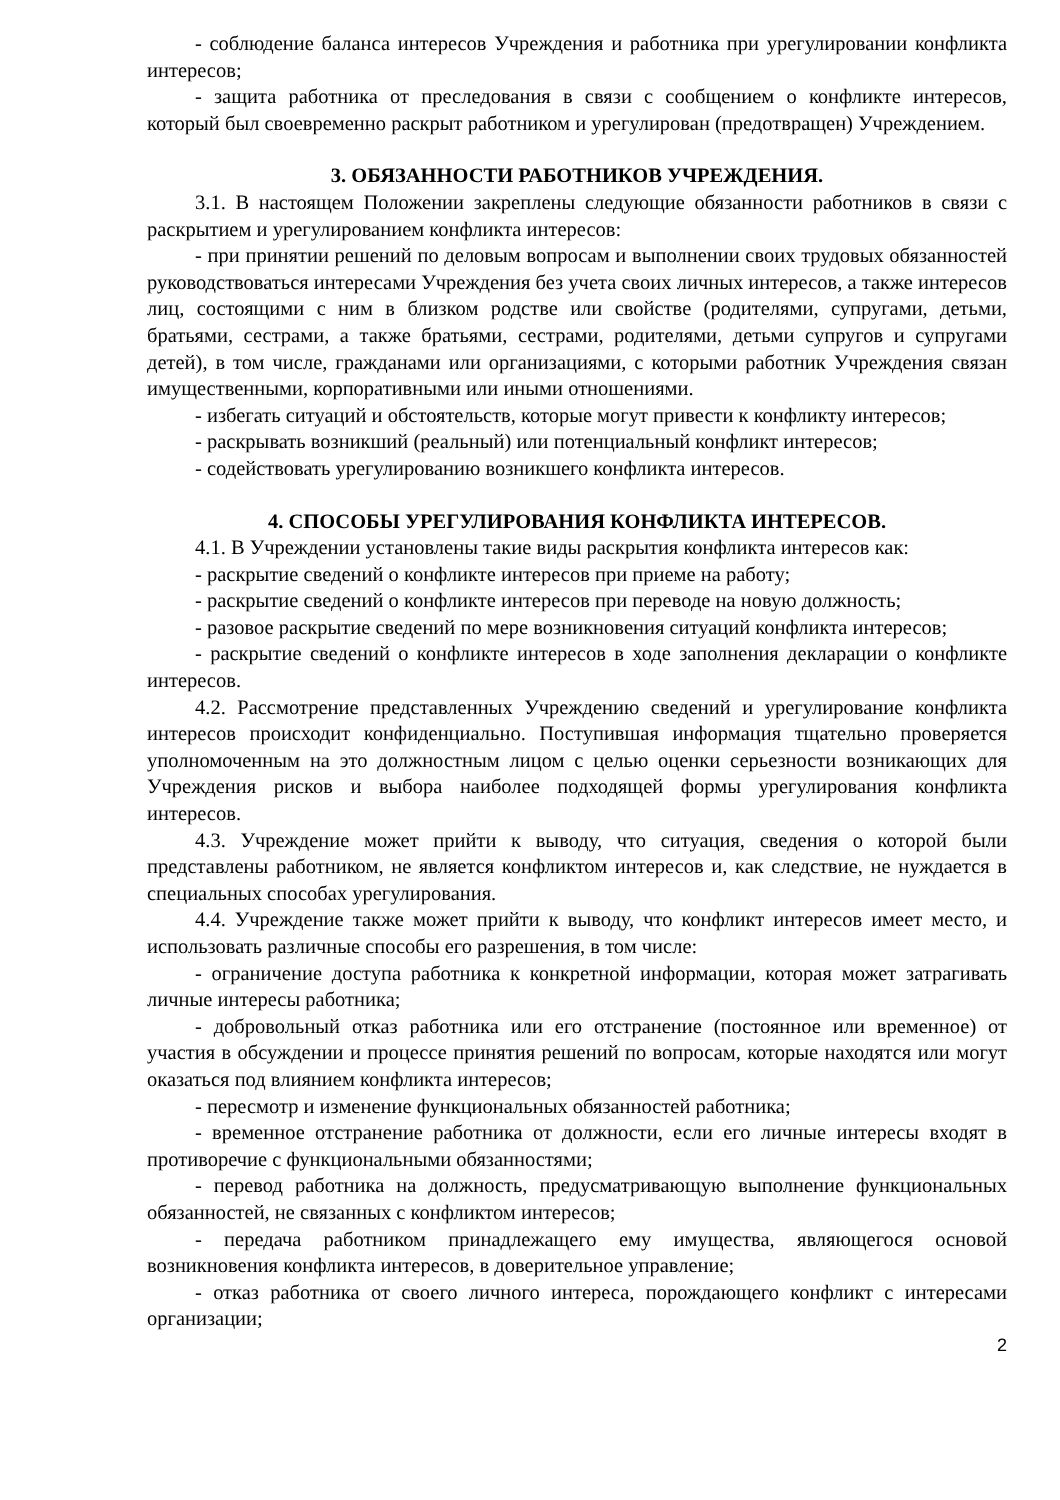- соблюдение баланса интересов Учреждения и работника при урегулировании конфликта интересов;
- защита работника от преследования в связи с сообщением о конфликте интересов, который был своевременно раскрыт работником и урегулирован (предотвращен) Учреждением.
3. ОБЯЗАННОСТИ РАБОТНИКОВ УЧРЕЖДЕНИЯ.
3.1. В настоящем Положении закреплены следующие обязанности работников в связи с раскрытием и урегулированием конфликта интересов:
- при принятии решений по деловым вопросам и выполнении своих трудовых обязанностей руководствоваться интересами Учреждения без учета своих личных интересов, а также интересов лиц, состоящими с ним в близком родстве или свойстве (родителями, супругами, детьми, братьями, сестрами, а также братьями, сестрами, родителями, детьми супругов и супругами детей), в том числе, гражданами или организациями, с которыми работник Учреждения связан имущественными, корпоративными или иными отношениями.
- избегать ситуаций и обстоятельств, которые могут привести к конфликту интересов;
- раскрывать возникший (реальный) или потенциальный конфликт интересов;
- содействовать урегулированию возникшего конфликта интересов.
4. СПОСОБЫ УРЕГУЛИРОВАНИЯ КОНФЛИКТА ИНТЕРЕСОВ.
4.1. В Учреждении установлены такие виды раскрытия конфликта интересов как:
- раскрытие сведений о конфликте интересов при приеме на работу;
- раскрытие сведений о конфликте интересов при переводе на новую должность;
- разовое раскрытие сведений по мере возникновения ситуаций конфликта интересов;
- раскрытие сведений о конфликте интересов в ходе заполнения декларации о конфликте интересов.
4.2. Рассмотрение представленных Учреждению сведений и урегулирование конфликта интересов происходит конфиденциально. Поступившая информация тщательно проверяется уполномоченным на это должностным лицом с целью оценки серьезности возникающих для Учреждения рисков и выбора наиболее подходящей формы урегулирования конфликта интересов.
4.3. Учреждение может прийти к выводу, что ситуация, сведения о которой были представлены работником, не является конфликтом интересов и, как следствие, не нуждается в специальных способах урегулирования.
4.4. Учреждение также может прийти к выводу, что конфликт интересов имеет место, и использовать различные способы его разрешения, в том числе:
- ограничение доступа работника к конкретной информации, которая может затрагивать личные интересы работника;
- добровольный отказ работника или его отстранение (постоянное или временное) от участия в обсуждении и процессе принятия решений по вопросам, которые находятся или могут оказаться под влиянием конфликта интересов;
- пересмотр и изменение функциональных обязанностей работника;
- временное отстранение работника от должности, если его личные интересы входят в противоречие с функциональными обязанностями;
- перевод работника на должность, предусматривающую выполнение функциональных обязанностей, не связанных с конфликтом интересов;
- передача работником принадлежащего ему имущества, являющегося основой возникновения конфликта интересов, в доверительное управление;
- отказ работника от своего личного интереса, порождающего конфликт с интересами организации;
2